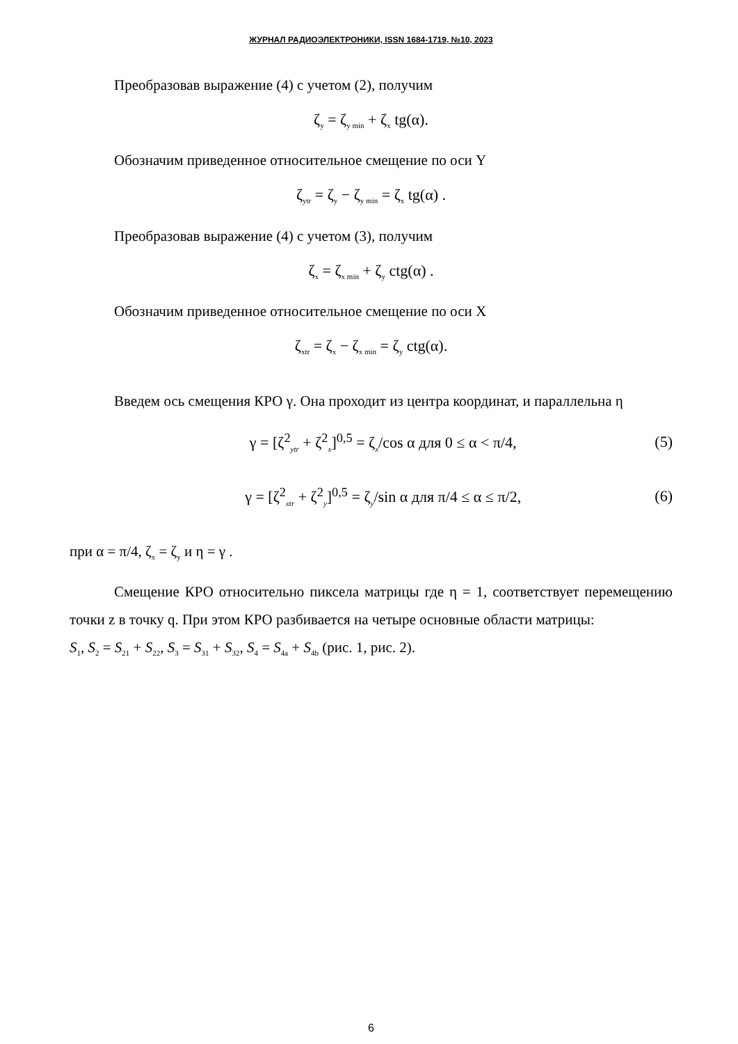ЖУРНАЛ РАДИОЭЛЕКТРОНИКИ, ISSN 1684-1719, №10, 2023
Преобразовав выражение (4) с учетом (2), получим
ζ<sub>y</sub> = ζ<sub>y min</sub> + ζ<sub>x</sub> tg(α).
Обозначим приведенное относительное смещение по оси Y
ζ<sub>ytr</sub> = ζ<sub>y</sub> − ζ<sub>y min</sub> = ζ<sub>x</sub> tg(α) .
Преобразовав выражение (4) с учетом (3), получим
ζ<sub>x</sub> = ζ<sub>x min</sub> + ζ<sub>y</sub> ctg(α) .
Обозначим приведенное относительное смещение по оси X
ζ<sub>xtr</sub> = ζ<sub>x</sub> − ζ<sub>x min</sub> = ζ<sub>y</sub> ctg(α).
Введем ось смещения КРО γ. Она проходит из центра координат, и параллельна η
γ = [ζ<sup>2</sup><sub>ytr</sub> + ζ<sup>2</sup><sub>x</sub>]<sup>0,5</sup> = ζ<sub>x</sub>/cos α для 0 ≤ α < π/4, (5)
γ = [ζ<sup>2</sup><sub>xtr</sub> + ζ<sup>2</sup><sub>y</sub>]<sup>0,5</sup> = ζ<sub>y</sub>/sin α для π/4 ≤ α ≤ π/2, (6)
при α = π/4, ζ<sub>x</sub> = ζ<sub>y</sub> и η = γ .
Смещение КРО относительно пиксела матрицы где η = 1, соответствует перемещению точки z в точку q. При этом КРО разбивается на четыре основные области матрицы:
S<sub>1</sub>, S<sub>2</sub> = S<sub>21</sub> + S<sub>22</sub>, S<sub>3</sub> = S<sub>31</sub> + S<sub>32</sub>, S<sub>4</sub> = S<sub>4a</sub> + S<sub>4b</sub> (рис. 1, рис. 2).
6